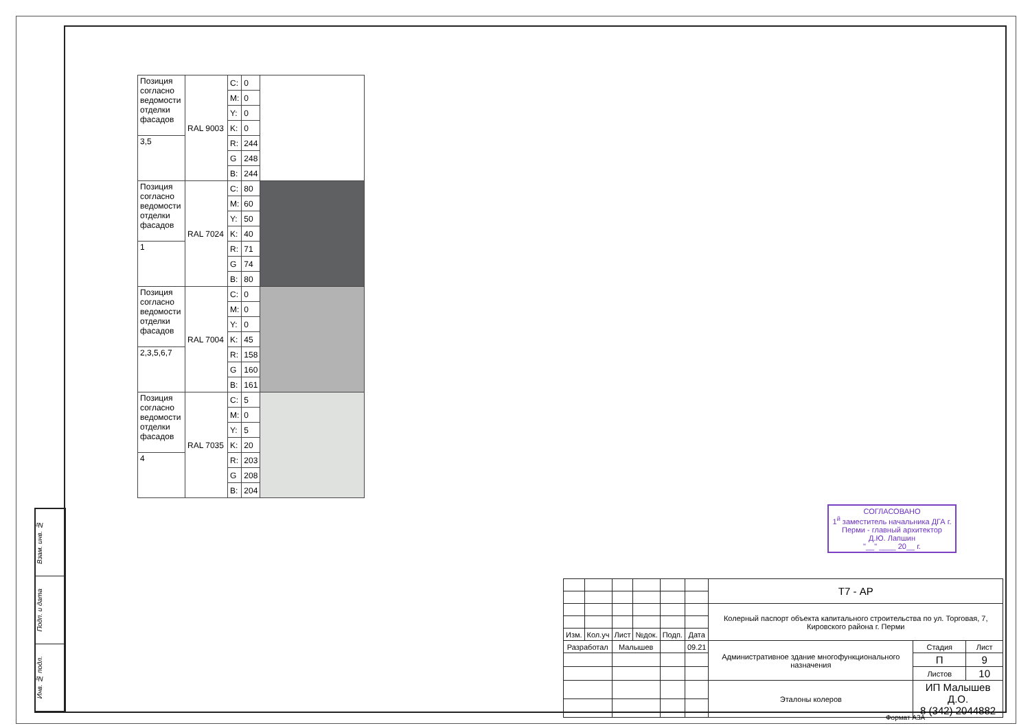Взам. инв. №
Подп. и дата
Инв. № подл.
| Позиция согласно ведомости отделки фасадов | RAL 9003 | C: | 0 | |
| | | M: | 0 | |
| | | Y: | 0 | |
| | | K: | 0 | |
| 3,5 | | R: | 244 | |
| | | G | 248 | |
| | | B: | 244 | |
| Позиция согласно ведомости отделки фасадов | RAL 7024 | C: | 80 | |
| | | M: | 60 | |
| | | Y: | 50 | |
| | | K: | 40 | |
| 1 | | R: | 71 | |
| | | G | 74 | |
| | | B: | 80 | |
| Позиция согласно ведомости отделки фасадов | RAL 7004 | C: | 0 | |
| | | M: | 0 | |
| | | Y: | 0 | |
| | | K: | 45 | |
| 2,3,5,6,7 | | R: | 158 | |
| | | G | 160 | |
| | | B: | 161 | |
| Позиция согласно ведомости отделки фасадов | RAL 7035 | C: | 5 | |
| | | M: | 0 | |
| | | Y: | 5 | |
| | | K: | 20 | |
| 4 | | R: | 203 | |
| | | G | 208 | |
| | | B: | 204 | |
СОГЛАСОВАНО
1<sup>й</sup> заместитель начальника ДГА г. Перми - главный архитектор
Д.Ю. Лапшин
"__" ____ 20__ г.
| | | | | | | Т7 - АР | | |
| | | | | | | Колерный паспорт объекта капитального строительства по ул. Торговая, 7, Кировского района г. Перми | | |
| Изм. | Кол.уч | Лист | №док. | Подп. | Дата | | | |
| Разработал | | Малышев | | | 09.21 | Административное здание многофункционального назначения | Стадия | Лист |
| | | | | | | | П | 9 |
| | | | | | | | Листов | 10 |
| | | | | | | Эталоны колеров | ИП Малышев Д.О. 8 (342) 2044882 | |
Формат А3А